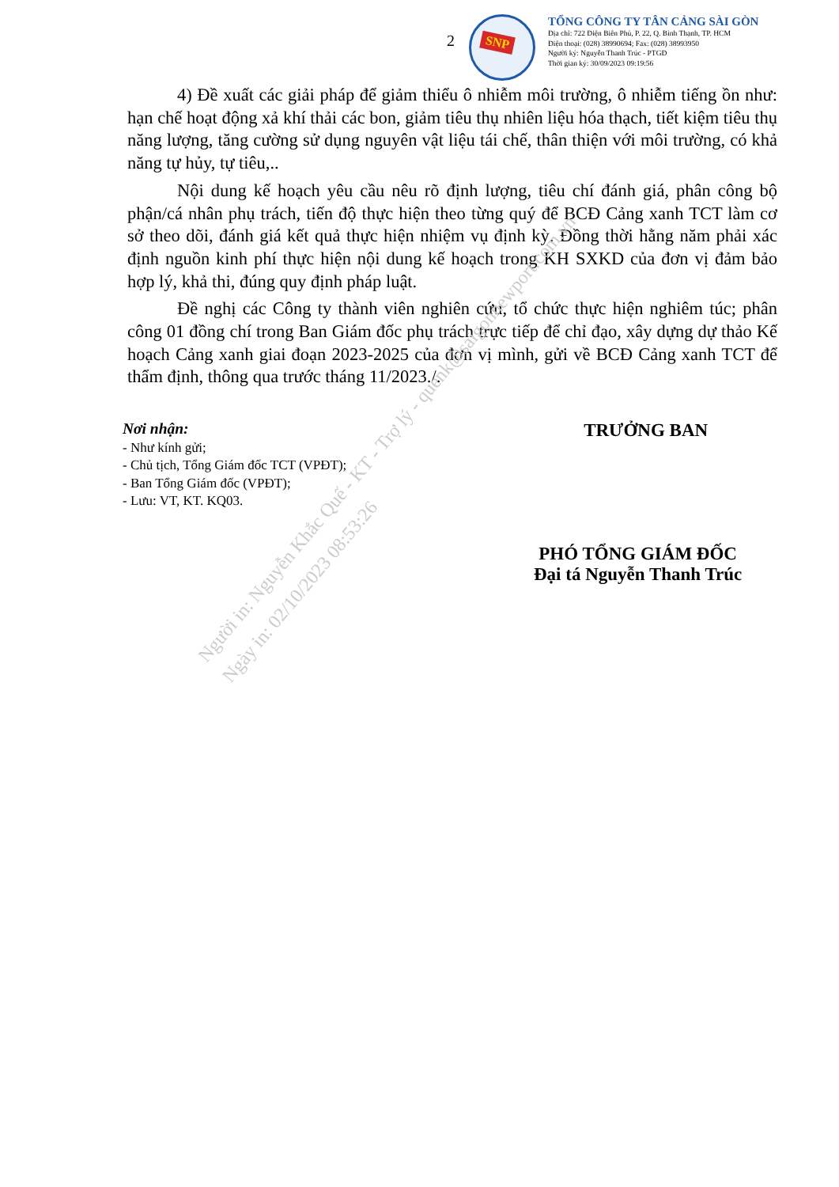2
SNP
TỔNG CÔNG TY TÂN CẢNG SÀI GÒN
Địa chỉ: 722 Điện Biên Phủ, P. 22, Q. Bình Thạnh, TP. HCM
Điện thoại: (028) 38990694; Fax: (028) 38993950
Người ký: Nguyễn Thanh Trúc - PTGĐ
Thời gian ký: 30/09/2023 09:19:56
4) Đề xuất các giải pháp để giảm thiểu ô nhiễm môi trường, ô nhiễm tiếng ồn như: hạn chế hoạt động xả khí thải các bon, giảm tiêu thụ nhiên liệu hóa thạch, tiết kiệm tiêu thụ năng lượng, tăng cường sử dụng nguyên vật liệu tái chế, thân thiện với môi trường, có khả năng tự hủy, tự tiêu,..
Nội dung kế hoạch yêu cầu nêu rõ định lượng, tiêu chí đánh giá, phân công bộ phận/cá nhân phụ trách, tiến độ thực hiện theo từng quý để BCĐ Cảng xanh TCT làm cơ sở theo dõi, đánh giá kết quả thực hiện nhiệm vụ định kỳ. Đồng thời hằng năm phải xác định nguồn kinh phí thực hiện nội dung kế hoạch trong KH SXKD của đơn vị đảm bảo hợp lý, khả thi, đúng quy định pháp luật.
Đề nghị các Công ty thành viên nghiên cứu, tổ chức thực hiện nghiêm túc; phân công 01 đồng chí trong Ban Giám đốc phụ trách trực tiếp để chỉ đạo, xây dựng dự thảo Kế hoạch Cảng xanh giai đoạn 2023-2025 của đơn vị mình, gửi về BCĐ Cảng xanh TCT để thẩm định, thông qua trước tháng 11/2023./.
Nơi nhận:
- Như kính gửi;
- Chủ tịch, Tổng Giám đốc TCT (VPĐT);
- Ban Tổng Giám đốc (VPĐT);
- Lưu: VT, KT. KQ03.
TRƯỞNG BAN
PHÓ TỔNG GIÁM ĐỐC
Đại tá Nguyễn Thanh Trúc
Người in: Nguyễn Khắc Quế - KT - Trợ lý - quenk@saigonnewport.com.vn
Ngày in: 02/10/2023 08:53:26